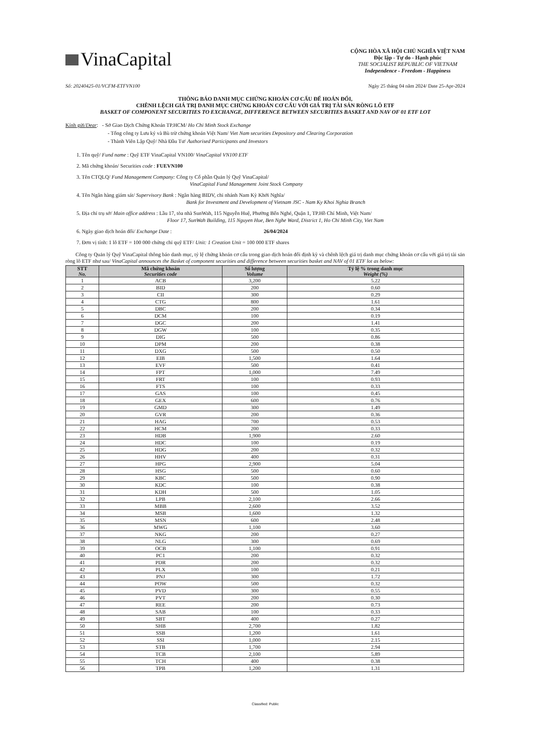VinaCapital
CỘNG HÒA XÃ HỘI CHỦ NGHĨA VIỆT NAM
Độc lập - Tự do - Hạnh phúc
THE SOCIALIST REPUBLIC OF VIETNAM
Independence - Freedom - Happiness
Số: 20240425-01/VCFM-ETFVN100 Ngày 25 tháng 04 năm 2024/ Date 25-Apr-2024
THÔNG BÁO DANH MỤC CHỨNG KHOÁN CƠ CẤU ĐỂ HOÁN ĐỔI,
CHÊNH LỆCH GIÁ TRỊ DANH MỤC CHỨNG KHOÁN CƠ CẤU VỚI GIÁ TRỊ TÀI SẢN RÒNG LÔ ETF
BASKET OF COMPONENT SECURITIES TO EXCHANGE, DIFFERENCE BETWEEN SECURITIES BASKET AND NAV OF 01 ETF LOT
Kính gửi/Dear: - Sở Giao Dịch Chứng Khoán TP.HCM/ Ho Chi Minh Stock Exchange
- Tổng công ty Lưu ký và Bù trừ chứng khoán Việt Nam/ Viet Nam securities Depository and Clearing Corporation
- Thành Viên Lập Quỹ/ Nhà Đầu Tư/ Authorised Participants and Investors
1. Tên quỹ/ Fund name : Quỹ ETF VinaCapital VN100/ VinaCapital VN100 ETF
2. Mã chứng khoán/ Securities code : FUEVN100
3. Tên CTQLQ/ Fund Management Company: Công ty Cổ phần Quản lý Quỹ VinaCapital/
VinaCapital Fund Management Joint Stock Company
4. Tên Ngân hàng giám sát/ Supervisory Bank : Ngân hàng BIDV, chi nhánh Nam Kỳ Khởi Nghĩa/
Bank for Investment and Development of Vietnam JSC - Nam Ky Khoi Nghia Branch
5. Địa chỉ trụ sở/ Main office address : Lầu 17, tòa nhà SunWah, 115 Nguyễn Huệ, Phường Bến Nghé, Quận 1, TP.Hồ Chí Minh, Việt Nam/
Floor 17, SunWah Building, 115 Nguyen Hue, Ben Nghe Ward, District 1, Ho Chi Minh City, Viet Nam
6. Ngày giao dịch hoán đổi/ Exchange Date : 26/04/2024
7. Đơn vị tính: 1 lô ETF = 100 000 chứng chỉ quỹ ETF/ Unit: 1 Creation Unit = 100 000 ETF shares
Công ty Quản lý Quỹ VinaCapital thông báo danh mục, tỷ lệ chứng khoán cơ cấu trong giao dịch hoán đổi định kỳ và chênh lệch giá trị danh mục chứng khoán cơ cấu với giá trị tài sản ròng lô ETF như sau/ VinaCapital announces the Basket of component securities and difference between securities basket and NAV of 01 ETF lot as below:
| STT No. | Mã chứng khoán Securities code | Số lượng Volume | Tỷ lệ % trong danh mục Weight (%) |
| --- | --- | --- | --- |
| 1 | ACB | 3,200 | 5.22 |
| 2 | BID | 200 | 0.60 |
| 3 | CII | 300 | 0.29 |
| 4 | CTG | 800 | 1.61 |
| 5 | DBC | 200 | 0.34 |
| 6 | DCM | 100 | 0.19 |
| 7 | DGC | 200 | 1.41 |
| 8 | DGW | 100 | 0.35 |
| 9 | DIG | 500 | 0.86 |
| 10 | DPM | 200 | 0.38 |
| 11 | DXG | 500 | 0.50 |
| 12 | EIB | 1,500 | 1.64 |
| 13 | EVF | 500 | 0.41 |
| 14 | FPT | 1,000 | 7.49 |
| 15 | FRT | 100 | 0.93 |
| 16 | FTS | 100 | 0.33 |
| 17 | GAS | 100 | 0.45 |
| 18 | GEX | 600 | 0.76 |
| 19 | GMD | 300 | 1.49 |
| 20 | GVR | 200 | 0.36 |
| 21 | HAG | 700 | 0.53 |
| 22 | HCM | 200 | 0.33 |
| 23 | HDB | 1,900 | 2.60 |
| 24 | HDC | 100 | 0.19 |
| 25 | HDG | 200 | 0.32 |
| 26 | HHV | 400 | 0.31 |
| 27 | HPG | 2,900 | 5.04 |
| 28 | HSG | 500 | 0.60 |
| 29 | KBC | 500 | 0.90 |
| 30 | KDC | 100 | 0.38 |
| 31 | KDH | 500 | 1.05 |
| 32 | LPB | 2,100 | 2.66 |
| 33 | MBB | 2,600 | 3.52 |
| 34 | MSB | 1,600 | 1.32 |
| 35 | MSN | 600 | 2.48 |
| 36 | MWG | 1,100 | 3.60 |
| 37 | NKG | 200 | 0.27 |
| 38 | NLG | 300 | 0.69 |
| 39 | OCB | 1,100 | 0.91 |
| 40 | PC1 | 200 | 0.32 |
| 41 | PDR | 200 | 0.32 |
| 42 | PLX | 100 | 0.21 |
| 43 | PNJ | 300 | 1.72 |
| 44 | POW | 500 | 0.32 |
| 45 | PVD | 300 | 0.55 |
| 46 | PVT | 200 | 0.30 |
| 47 | REE | 200 | 0.73 |
| 48 | SAB | 100 | 0.33 |
| 49 | SBT | 400 | 0.27 |
| 50 | SHB | 2,700 | 1.82 |
| 51 | SSB | 1,200 | 1.61 |
| 52 | SSI | 1,000 | 2.15 |
| 53 | STB | 1,700 | 2.94 |
| 54 | TCB | 2,100 | 5.89 |
| 55 | TCH | 400 | 0.38 |
| 56 | TPB | 1,200 | 1.31 |
Classified: Public